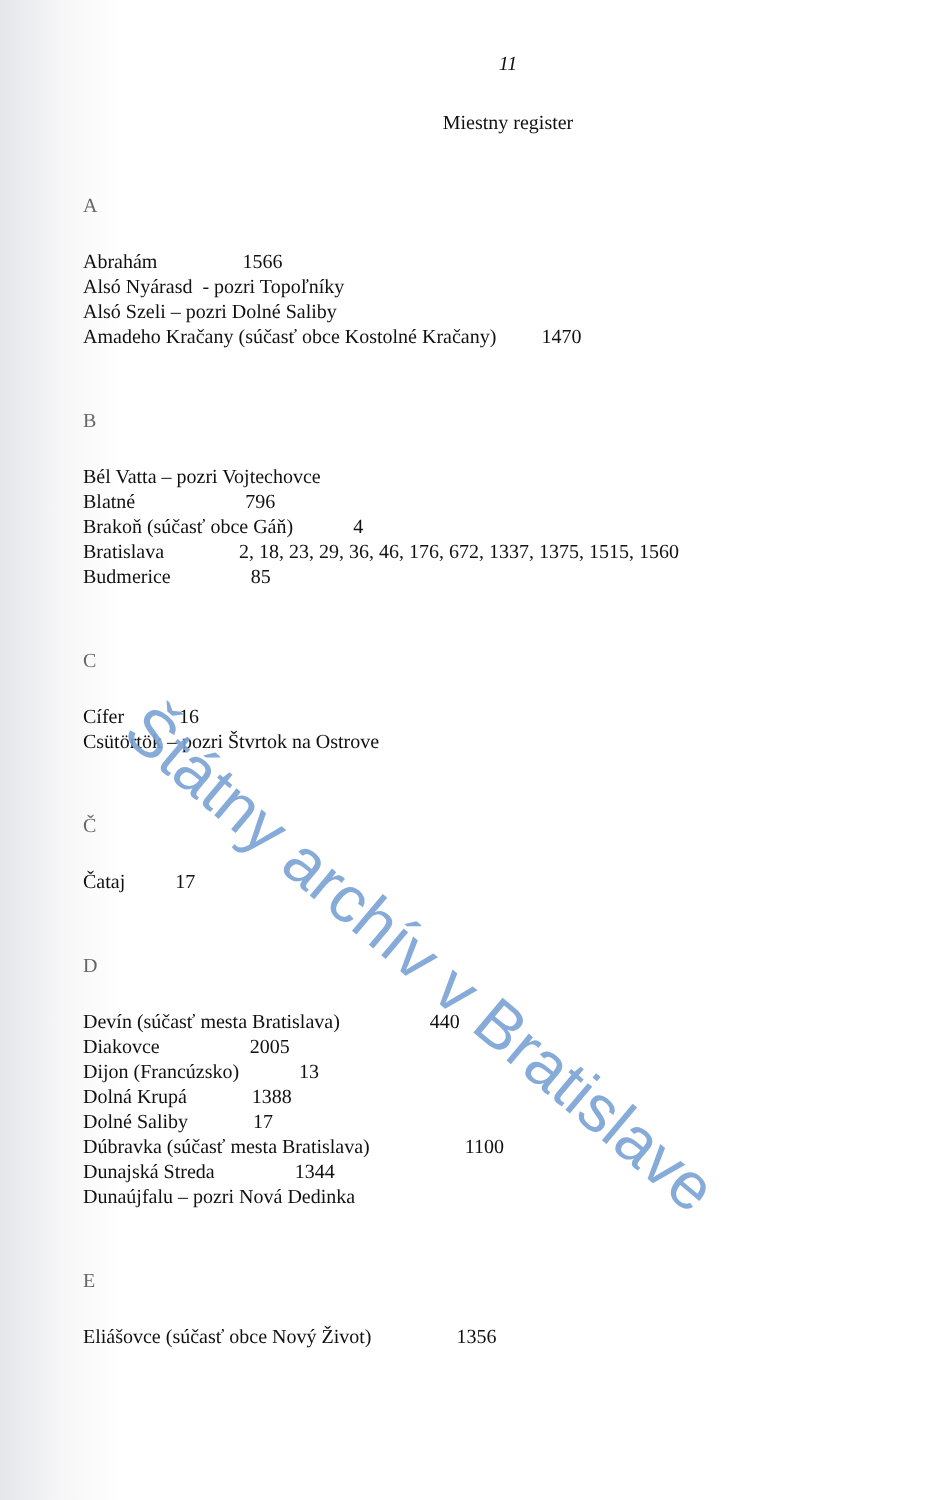11
Miestny register
A
Abrahám 1566
Alsó Nyárasd - pozri Topoľníky
Alsó Szeli – pozri Dolné Saliby
Amadeho Kračany (súčasť obce Kostolné Kračany) 1470
B
Bél Vatta – pozri Vojtechovce
Blatné 796
Brakoň (súčasť obce Gáň) 4
Bratislava 2, 18, 23, 29, 36, 46, 176, 672, 1337, 1375, 1515, 1560
Budmerice 85
C
Cífer 16
Csütörtök – pozri Štvrtok na Ostrove
Č
Čataj 17
D
Devín (súčasť mesta Bratislava) 440
Diakovce 2005
Dijon (Francúzsko) 13
Dolná Krupá 1388
Dolné Saliby 17
Dúbravka (súčasť mesta Bratislava) 1100
Dunajská Streda 1344
Dunaújfalu – pozri Nová Dedinka
E
Eliášovce (súčasť obce Nový Život) 1356
Štátny archív v Bratislave